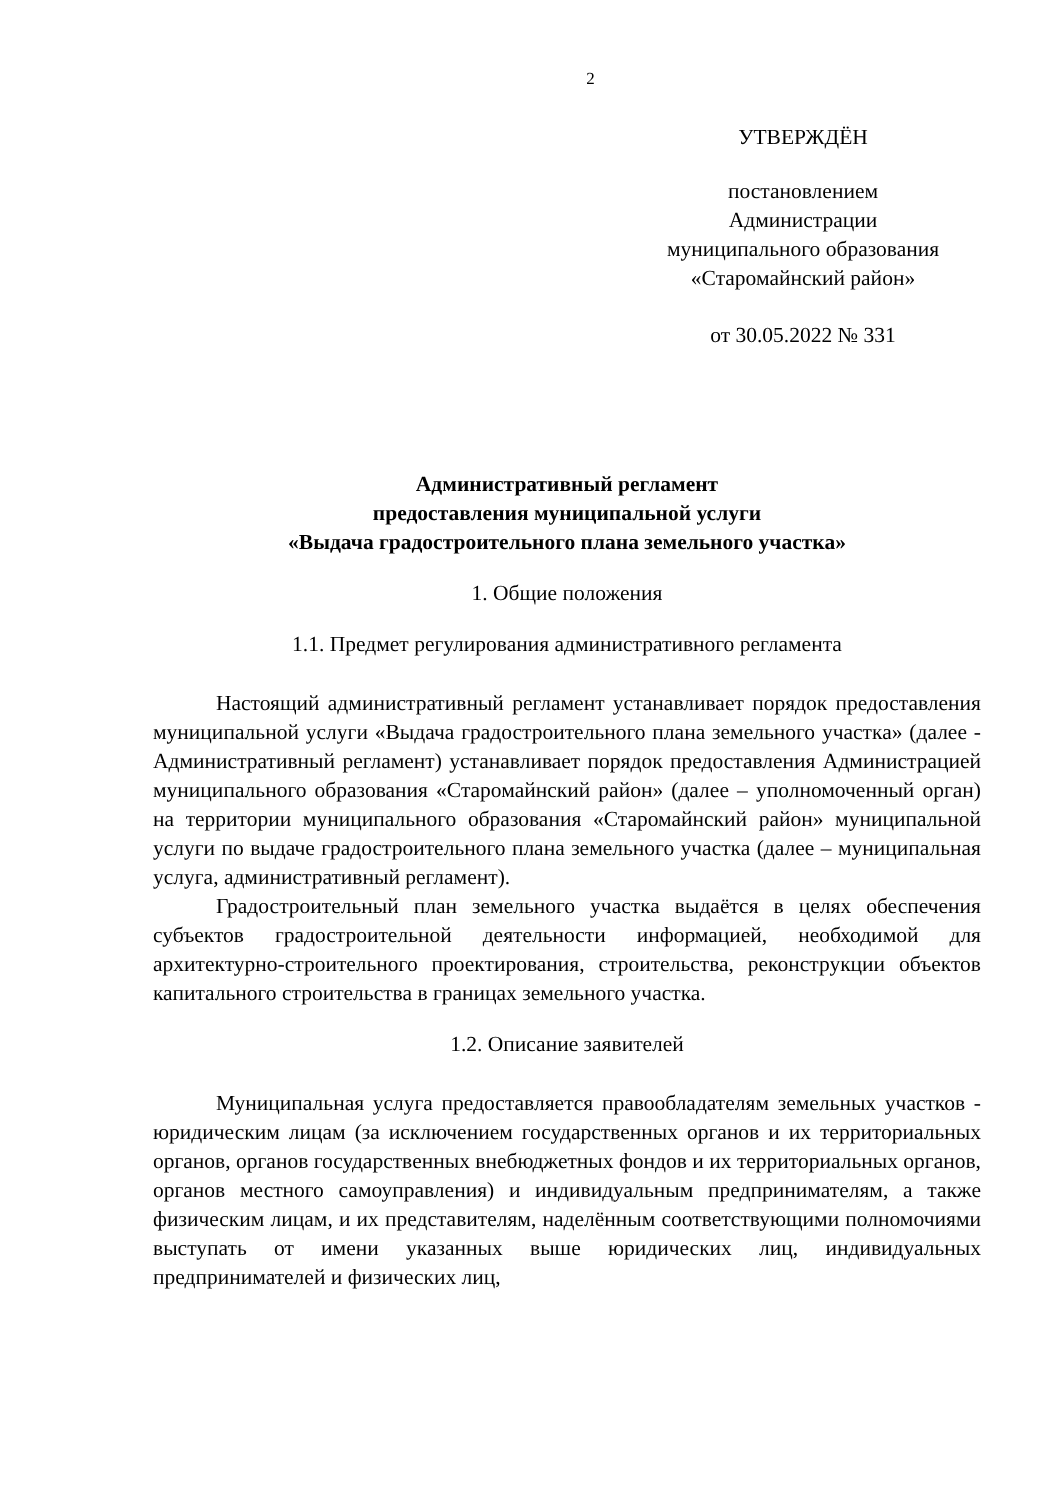2
УТВЕРЖДЁН
постановлением
Администрации
муниципального образования
«Старомайнский район»
от 30.05.2022 № 331
Административный регламент
предоставления муниципальной услуги
«Выдача градостроительного плана земельного участка»
1. Общие положения
1.1. Предмет регулирования административного регламента
Настоящий административный регламент устанавливает порядок предоставления муниципальной услуги «Выдача градостроительного плана земельного участка» (далее - Административный регламент) устанавливает порядок предоставления Администрацией муниципального образования «Старомайнский район» (далее – уполномоченный орган) на территории муниципального образования «Старомайнский район» муниципальной услуги по выдаче градостроительного плана земельного участка (далее – муниципальная услуга, административный регламент).
Градостроительный план земельного участка выдаётся в целях обеспечения субъектов градостроительной деятельности информацией, необходимой для архитектурно-строительного проектирования, строительства, реконструкции объектов капитального строительства в границах земельного участка.
1.2. Описание заявителей
Муниципальная услуга предоставляется правообладателям земельных участков - юридическим лицам (за исключением государственных органов и их территориальных органов, органов государственных внебюджетных фондов и их территориальных органов, органов местного самоуправления) и индивидуальным предпринимателям, а также физическим лицам, и их представителям, наделённым соответствующими полномочиями выступать от имени указанных выше юридических лиц, индивидуальных предпринимателей и физических лиц,